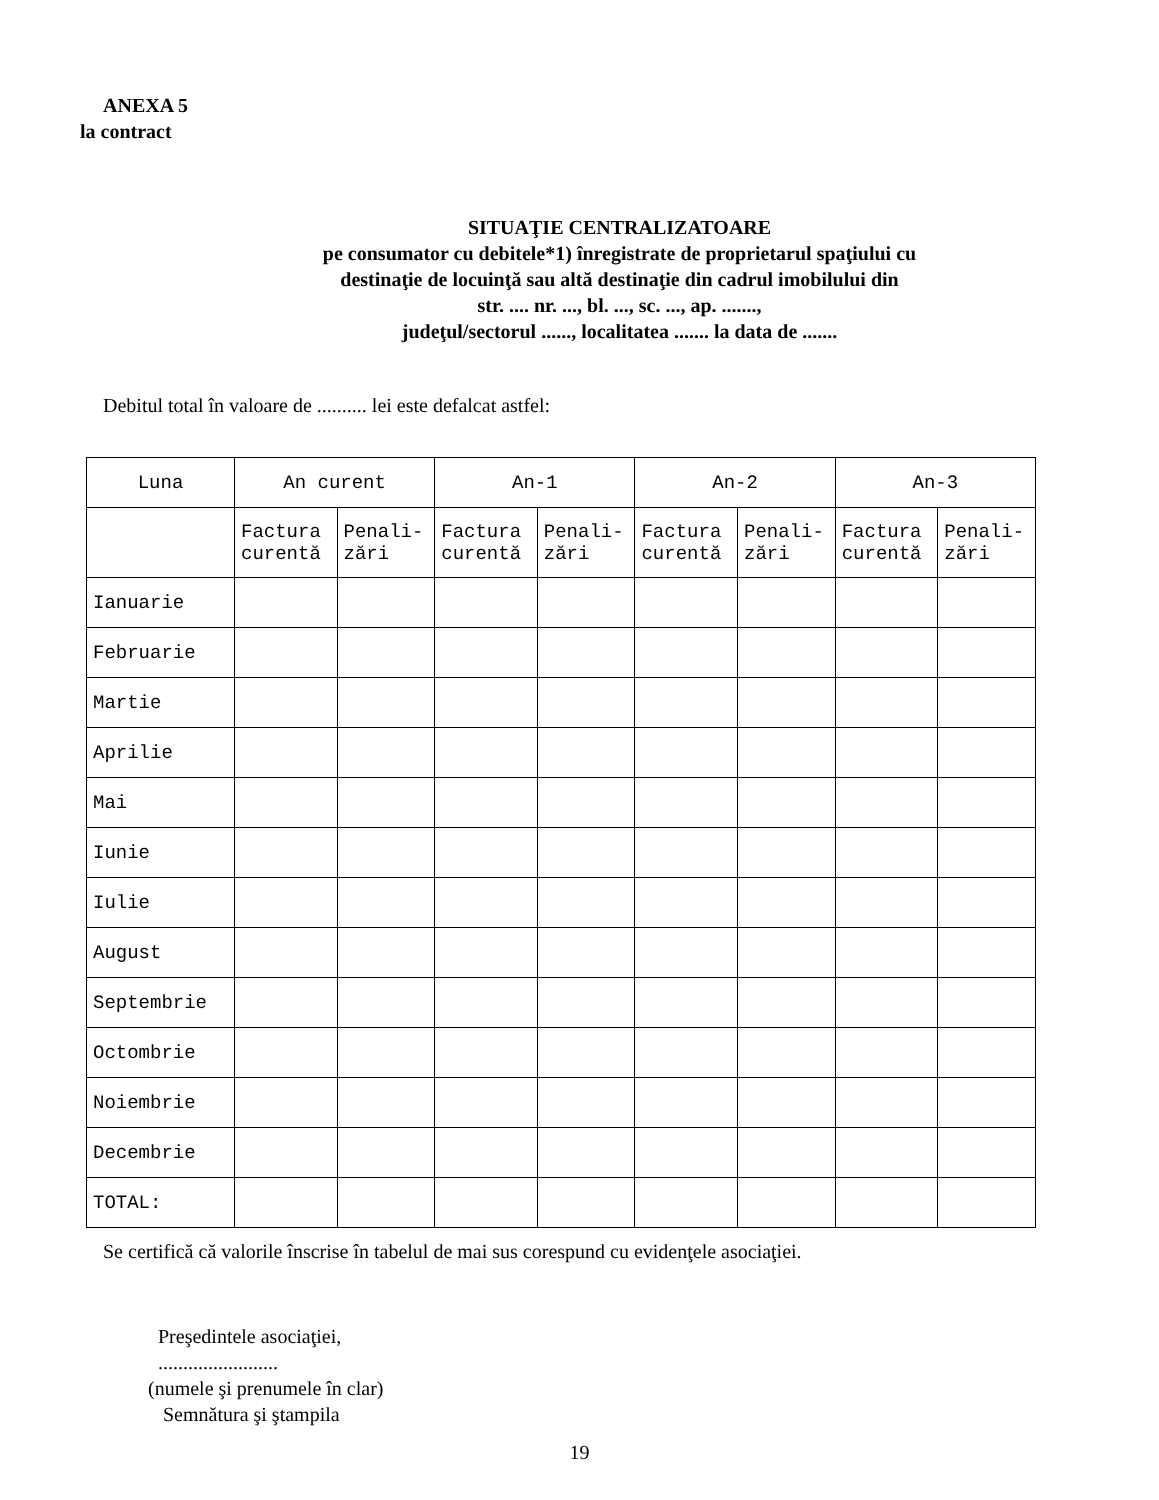ANEXA 5
la contract
SITUAŢIE CENTRALIZATOARE
pe consumator cu debitele*1) înregistrate de proprietarul spaţiului cu
destinaţie de locuinţă sau altă destinaţie din cadrul imobilului din
str. .... nr. ..., bl. ..., sc. ..., ap. .......,
judeţul/sectorul ......, localitatea ....... la data de .......
Debitul total în valoare de .......... lei este defalcat astfel:
| Luna | An curent | | An-1 | | An-2 | | An-3 | |
| | Factura curentă | Penali-zări | Factura curentă | Penali-zări | Factura curentă | Penali-zări | Factura curentă | Penali-zări |
| Ianuarie | | | | | | | | |
| Februarie | | | | | | | | |
| Martie | | | | | | | | |
| Aprilie | | | | | | | | |
| Mai | | | | | | | | |
| Iunie | | | | | | | | |
| Iulie | | | | | | | | |
| August | | | | | | | | |
| Septembrie | | | | | | | | |
| Octombrie | | | | | | | | |
| Noiembrie | | | | | | | | |
| Decembrie | | | | | | | | |
| TOTAL: | | | | | | | | |
Se certifică că valorile înscrise în tabelul de mai sus corespund cu evidenţele asociaţiei.
Preşedintele asociaţiei,
........................
(numele şi prenumele în clar)
Semnătura şi ştampila
19